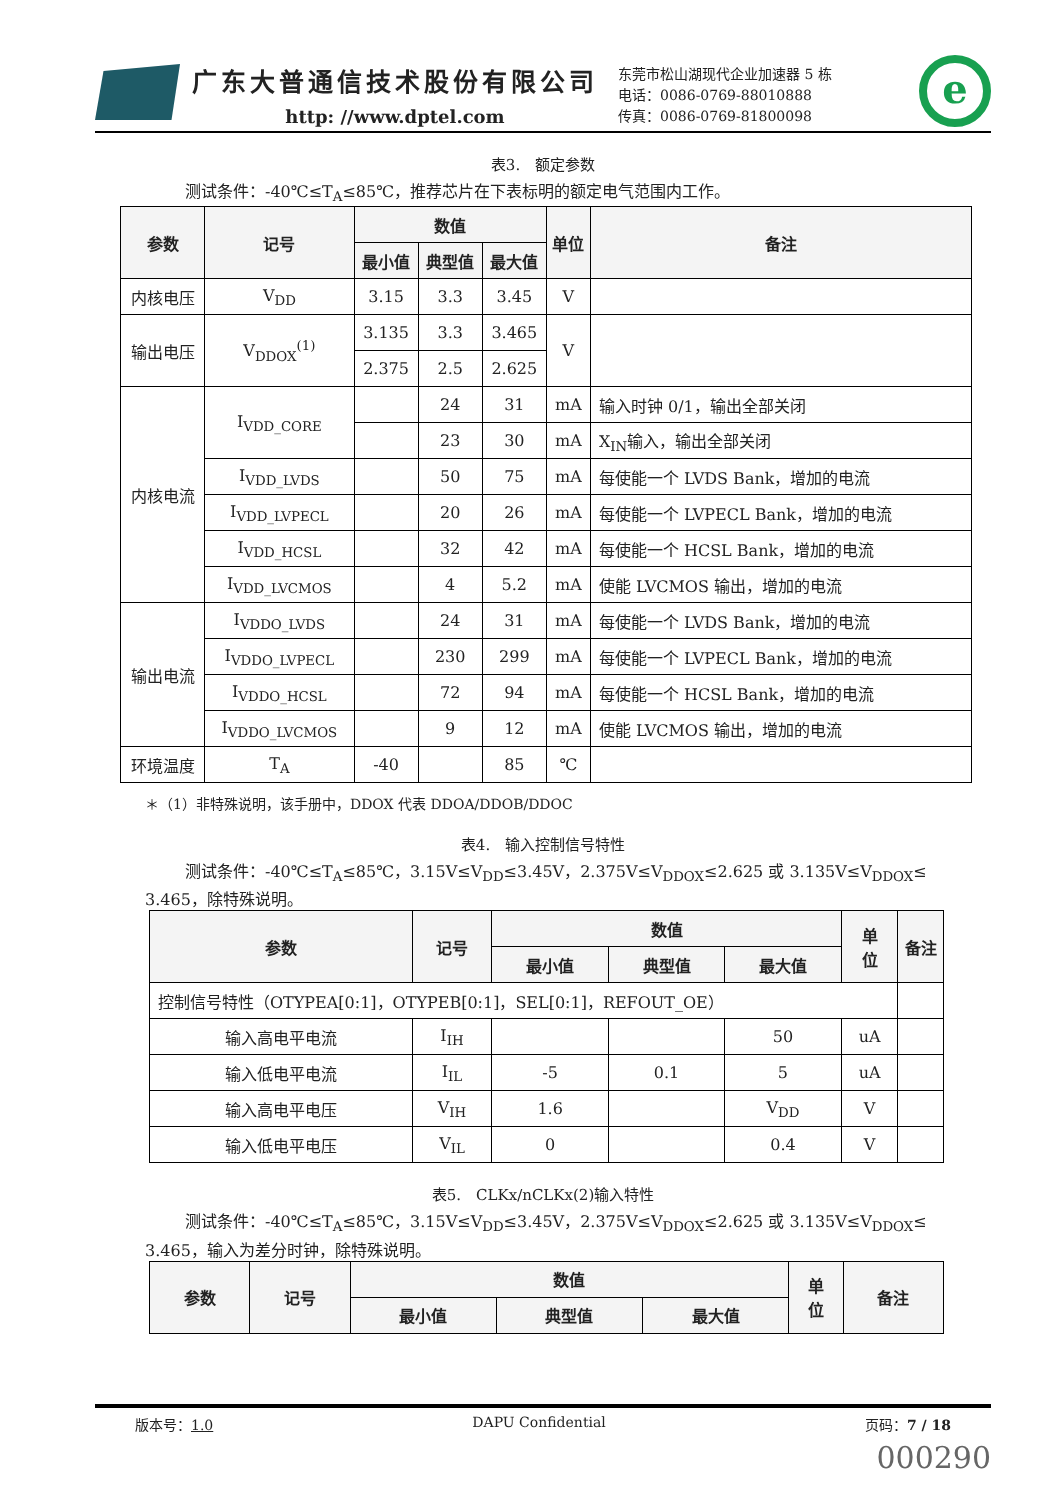广东大普通信技术股份有限公司
http: //www.dptel.com
东莞市松山湖现代企业加速器 5 栋
电话：0086-0769-88010888
传真：0086-0769-81800098
e
表3.　额定参数
测试条件：-40℃≤T<sub>A</sub>≤85℃，推荐芯片在下表标明的额定电气范围内工作。
| 参数 | 记号 | 数值 | | | 单位 | 备注 |
| --- | --- | --- | --- | --- | --- | --- |
| | | 最小值 | 典型值 | 最大值 | | |
| 内核电压 | V<sub>DD</sub> | 3.15 | 3.3 | 3.45 | V | |
| 输出电压 | V<sub>DDOX</sub><sup>(1)</sup> | 3.135 | 3.3 | 3.465 | V | |
| | | 2.375 | 2.5 | 2.625 | | |
| 内核电流 | I<sub>VDD_CORE</sub> | | 24 | 31 | mA | 输入时钟 0/1，输出全部关闭 |
| | | | 23 | 30 | mA | X<sub>IN</sub>输入，输出全部关闭 |
| | I<sub>VDD_LVDS</sub> | | 50 | 75 | mA | 每使能一个 LVDS Bank，增加的电流 |
| | I<sub>VDD_LVPECL</sub> | | 20 | 26 | mA | 每使能一个 LVPECL Bank，增加的电流 |
| | I<sub>VDD_HCSL</sub> | | 32 | 42 | mA | 每使能一个 HCSL Bank，增加的电流 |
| | I<sub>VDD_LVCMOS</sub> | | 4 | 5.2 | mA | 使能 LVCMOS 输出，增加的电流 |
| 输出电流 | I<sub>VDDO_LVDS</sub> | | 24 | 31 | mA | 每使能一个 LVDS Bank，增加的电流 |
| | I<sub>VDDO_LVPECL</sub> | | 230 | 299 | mA | 每使能一个 LVPECL Bank，增加的电流 |
| | I<sub>VDDO_HCSL</sub> | | 72 | 94 | mA | 每使能一个 HCSL Bank，增加的电流 |
| | I<sub>VDDO_LVCMOS</sub> | | 9 | 12 | mA | 使能 LVCMOS 输出，增加的电流 |
| 环境温度 | T<sub>A</sub> | -40 | | 85 | ℃ | |
＊（1）非特殊说明，该手册中，DDOX 代表 DDOA/DDOB/DDOC
表4.　输入控制信号特性
测试条件：-40℃≤T<sub>A</sub>≤85℃，3.15V≤V<sub>DD</sub>≤3.45V，2.375V≤V<sub>DDOX</sub>≤2.625 或 3.135V≤V<sub>DDOX</sub>≤
3.465，除特殊说明。
| 参数 | 记号 | 数值 | | | 单 位 | 备注 |
| --- | --- | --- | --- | --- | --- | --- |
| | | 最小值 | 典型值 | 最大值 | | |
| 控制信号特性（OTYPEA[0:1]，OTYPEB[0:1]，SEL[0:1]，REFOUT_OE） | | | | | | |
| 输入高电平电流 | I<sub>IH</sub> | | | 50 | uA | |
| 输入低电平电流 | I<sub>IL</sub> | -5 | 0.1 | 5 | uA | |
| 输入高电平电压 | V<sub>IH</sub> | 1.6 | | V<sub>DD</sub> | V | |
| 输入低电平电压 | V<sub>IL</sub> | 0 | | 0.4 | V | |
表5.　CLKx/nCLKx(2)输入特性
测试条件：-40℃≤T<sub>A</sub>≤85℃，3.15V≤V<sub>DD</sub>≤3.45V，2.375V≤V<sub>DDOX</sub>≤2.625 或 3.135V≤V<sub>DDOX</sub>≤
3.465，输入为差分时钟，除特殊说明。
| 参数 | 记号 | 数值 | | | 单 位 | 备注 |
| --- | --- | --- | --- | --- | --- | --- |
| | | 最小值 | 典型值 | 最大值 | | |
版本号：1.0 DAPU Confidential 页码：7 / 18
000290